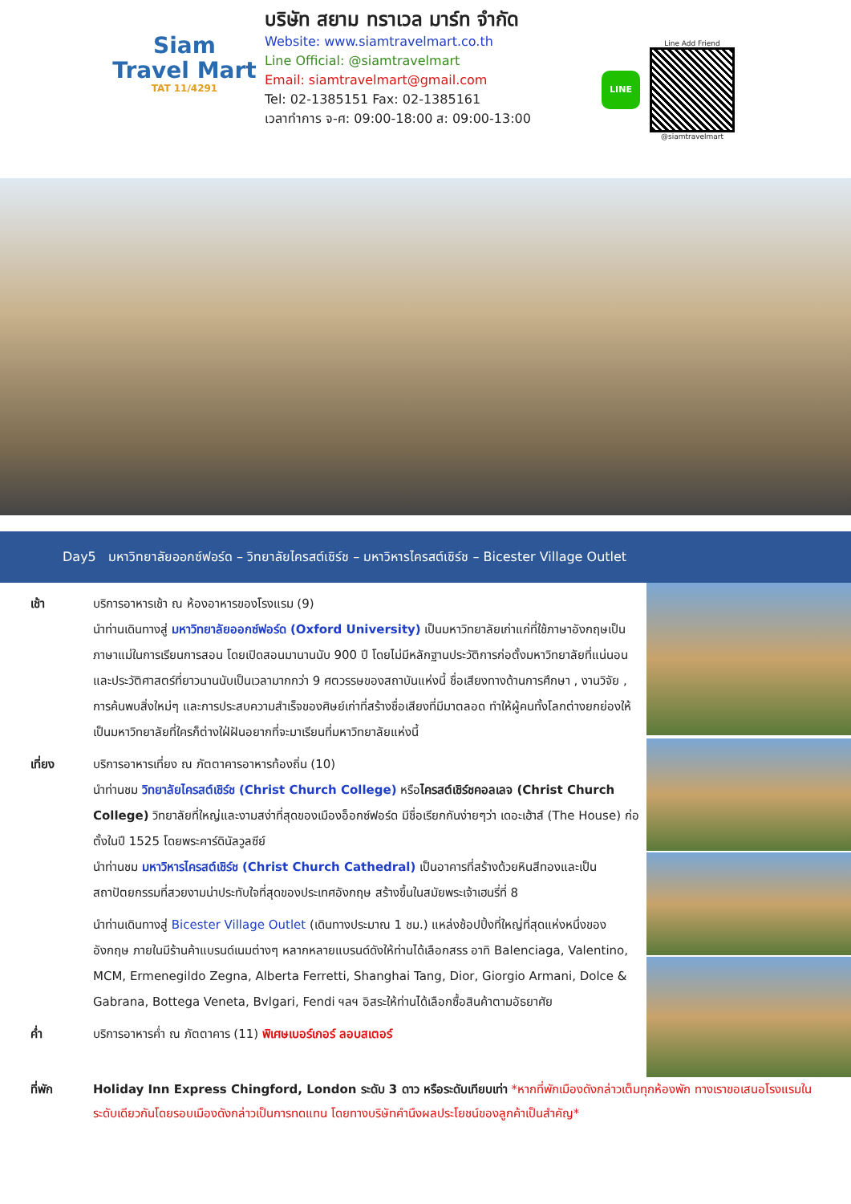Siam
Travel Mart
TAT 11/4291
บริษัท สยาม ทราเวล มาร์ท จำกัด
Website: www.siamtravelmart.co.th
Line Official: @siamtravelmart
Email: siamtravelmart@gmail.com
Tel: 02-1385151 Fax: 02-1385161
เวลาทำการ จ-ศ: 09:00-18:00 ส: 09:00-13:00
LINE
Line Add Friend
@siamtravelmart
Day5 มหาวิทยาลัยออกซ์ฟอร์ด – วิทยาลัยไครสต์เชิร์ช – มหาวิหารไครสต์เชิร์ช – Bicester Village Outlet
เช้า บริการอาหารเช้า ณ ห้องอาหารของโรงแรม (9)
นำท่านเดินทางสู่ มหาวิทยาลัยออกซ์ฟอร์ด (Oxford University) เป็นมหาวิทยาลัยเก่าแก่ที่ใช้ภาษาอังกฤษเป็นภาษาแม่ในการเรียนการสอน โดยเปิดสอนมานานนับ 900 ปี โดยไม่มีหลักฐานประวัติการก่อตั้งมหาวิทยาลัยที่แน่นอน และประวัติศาสตร์ที่ยาวนานนับเป็นเวลามากกว่า 9 ศตวรรษของสถาบันแห่งนี้ ชื่อเสียงทางด้านการศึกษา , งานวิจัย , การค้นพบสิ่งใหม่ๆ และการประสบความสำเร็จของศิษย์เก่าที่สร้างชื่อเสียงที่มีมาตลอด ทำให้ผู้คนทั้งโลกต่างยกย่องให้เป็นมหาวิทยาลัยที่ใครก็ต่างใฝ่ฝันอยากที่จะมาเรียนที่มหาวิทยาลัยแห่งนี้
เที่ยง บริการอาหารเที่ยง ณ ภัตตาคารอาหารท้องถิ่น (10)
นำท่านชม วิทยาลัยไครสต์เชิร์ช (Christ Church College) หรือไครสต์เชิร์ชคอลเลจ (Christ Church College) วิทยาลัยที่ใหญ่และงามสง่าที่สุดของเมืองอ็อกซ์ฟอร์ด มีชื่อเรียกกันง่ายๆว่า เดอะเฮ้าส์ (The House) ก่อตั้งในปี 1525 โดยพระคาร์ดินัลวูลซีย์
นำท่านชม มหาวิหารไครสต์เชิร์ช (Christ Church Cathedral) เป็นอาคารที่สร้างด้วยหินสีทองและเป็นสถาปัตยกรรมที่สวยงามน่าประทับใจที่สุดของประเทศอังกฤษ สร้างขึ้นในสมัยพระเจ้าเฮนรี่ที่ 8
นำท่านเดินทางสู่ Bicester Village Outlet (เดินทางประมาณ 1 ชม.) แหล่งช้อปปิ้งที่ใหญ่ที่สุดแห่งหนึ่งของอังกฤษ ภายในมีร้านค้าแบรนด์เนมต่างๆ หลากหลายแบรนด์ดังให้ท่านได้เลือกสรร อาทิ Balenciaga, Valentino, MCM, Ermenegildo Zegna, Alberta Ferretti, Shanghai Tang, Dior, Giorgio Armani, Dolce & Gabrana, Bottega Veneta, Bvlgari, Fendi ฯลฯ อิสระให้ท่านได้เลือกซื้อสินค้าตามอัธยาศัย
ค่ำ บริการอาหารค่ำ ณ ภัตตาคาร (11) พิเศษเบอร์เกอร์ ลอบสเตอร์
ที่พัก Holiday Inn Express Chingford, London ระดับ 3 ดาว หรือระดับเทียบเท่า *หากที่พักเมืองดังกล่าวเต็มทุกห้องพัก ทางเราขอเสนอโรงแรมในระดับเดียวกันโดยรอบเมืองดังกล่าวเป็นการทดแทน โดยทางบริษัทคำนึงผลประโยชน์ของลูกค้าเป็นสำคัญ*